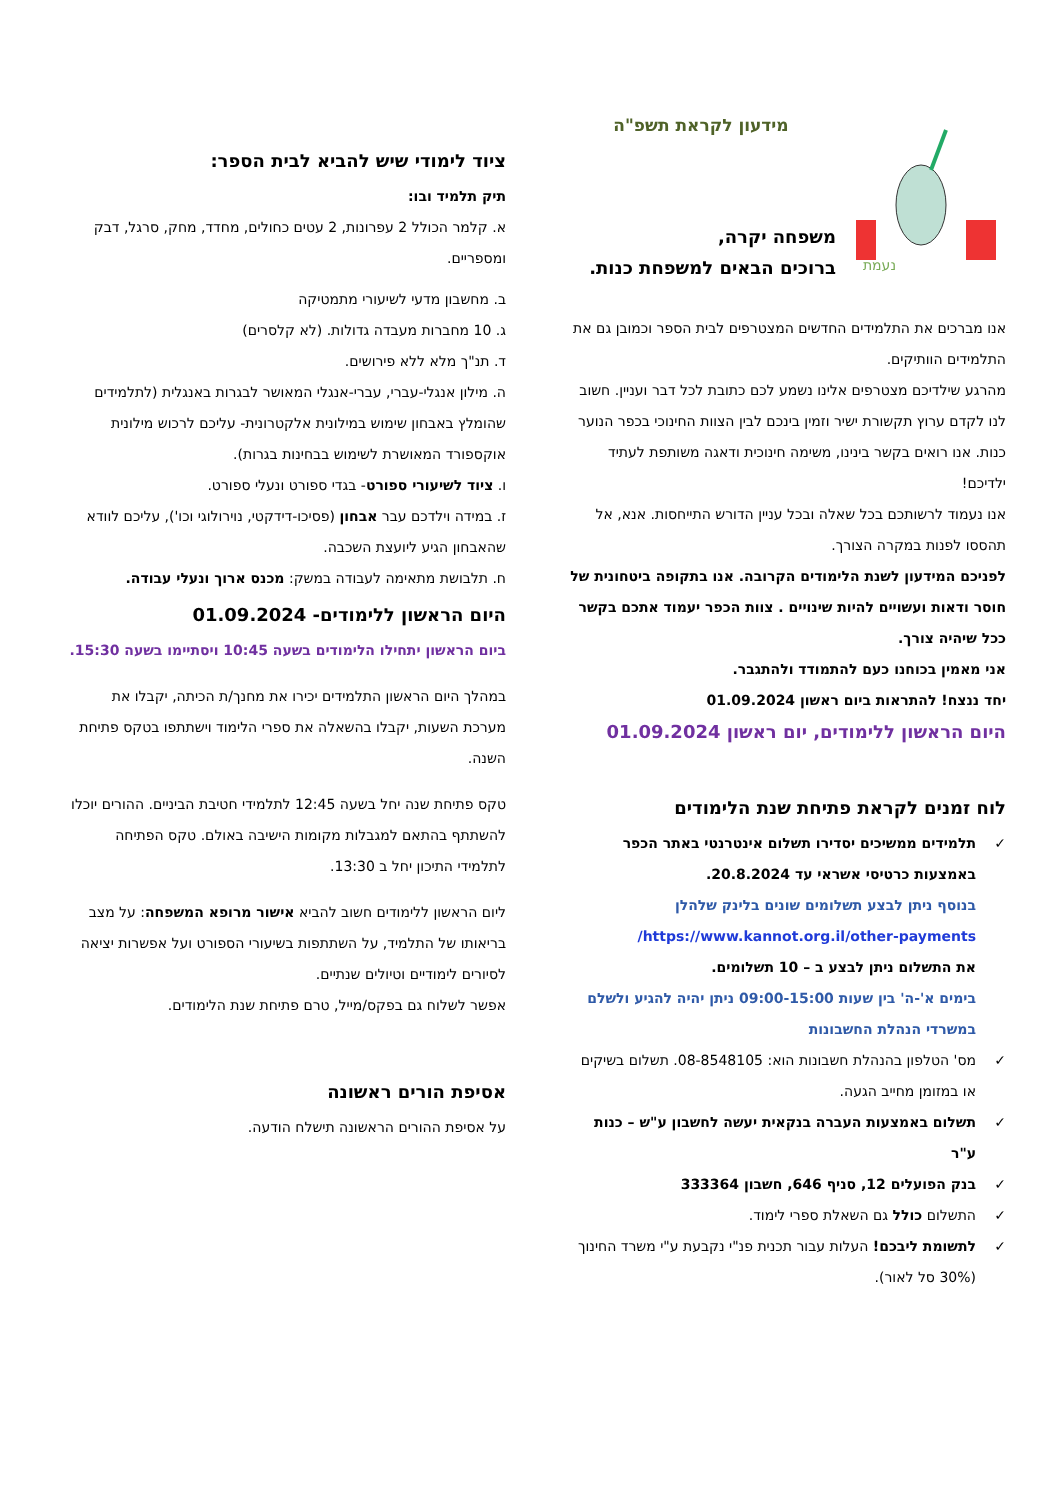נעמת
מידעון לקראת תשפ"ה
משפחה יקרה,
ברוכים הבאים למשפחת כנות.
אנו מברכים את התלמידים החדשים המצטרפים לבית הספר וכמובן גם את התלמידים הוותיקים.
מהרגע שילדיכם מצטרפים אלינו נשמע לכם כתובת לכל דבר ועניין. חשוב לנו לקדם ערוץ תקשורת ישיר וזמין בינכם לבין הצוות החינוכי בכפר הנוער כנות. אנו רואים בקשר בינינו, משימה חינוכית ודאגה משותפת לעתיד ילדיכם!
אנו נעמוד לרשותכם בכל שאלה ובכל עניין הדורש התייחסות. אנא, אל תהססו לפנות במקרה הצורך.
לפניכם המידעון לשנת הלימודים הקרובה. אנו בתקופה ביטחונית של חוסר ודאות ועשויים להיות שינויים . צוות הכפר יעמוד אתכם בקשר ככל שיהיה צורך.
אני מאמין בכוחנו כעם להתמודד ולהתגבר.
יחד ננצח! להתראות ביום ראשון 01.09.2024
היום הראשון ללימודים, יום ראשון 01.09.2024
לוח זמנים לקראת פתיחת שנת הלימודים
✓ תלמידים ממשיכים יסדירו תשלום אינטרנטי באתר הכפר באמצעות כרטיסי אשראי עד 20.8.2024.
בנוסף ניתן לבצע תשלומים שונים בלינק שלהלן
https://www.kannot.org.il/other-payments/
את התשלום ניתן לבצע ב – 10 תשלומים.
בימים א'-ה' בין שעות 09:00-15:00 ניתן יהיה להגיע ולשלם במשרדי הנהלת החשבונות
✓ מס' הטלפון בהנהלת חשבונות הוא: 08-8548105. תשלום בשיקים או במזומן מחייב הגעה.
✓ תשלום באמצעות העברה בנקאית יעשה לחשבון ע"ש – כנות ע"ר
✓ בנק הפועלים 12, סניף 646, חשבון 333364
✓ התשלום כולל גם השאלת ספרי לימוד.
✓ לתשומת ליבכם! העלות עבור תכנית פנ"י נקבעת ע"י משרד החינוך (30% סל לאור).
ציוד לימודי שיש להביא לבית הספר:
תיק תלמיד ובו:
א. קלמר הכולל 2 עפרונות, 2 עטים כחולים, מחדד, מחק, סרגל, דבק ומספריים.
ב. מחשבון מדעי לשיעורי מתמטיקה
ג. 10 מחברות מעבדה גדולות. (לא קלסרים)
ד. תנ"ך מלא ללא פירושים.
ה. מילון אנגלי-עברי, עברי-אנגלי המאושר לבגרות באנגלית (לתלמידים שהומלץ באבחון שימוש במילונית אלקטרונית- עליכם לרכוש מילונית אוקספורד המאושרת לשימוש בבחינות בגרות).
ו. ציוד לשיעורי ספורט- בגדי ספורט ונעלי ספורט.
ז. במידה וילדכם עבר אבחון (פסיכו-דידקטי, נוירולוגי וכו'), עליכם לוודא שהאבחון הגיע ליועצת השכבה.
ח. תלבושת מתאימה לעבודה במשק: מכנס ארוך ונעלי עבודה.
היום הראשון ללימודים- 01.09.2024
ביום הראשון יתחילו הלימודים בשעה 10:45 ויסתיימו בשעה 15:30.
במהלך היום הראשון התלמידים יכירו את מחנך/ת הכיתה, יקבלו את מערכת השעות, יקבלו בהשאלה את ספרי הלימוד וישתתפו בטקס פתיחת השנה.
טקס פתיחת שנה יחל בשעה 12:45 לתלמידי חטיבת הביניים. ההורים יוכלו להשתתף בהתאם למגבלות מקומות הישיבה באולם. טקס הפתיחה לתלמידי התיכון יחל ב 13:30.
ליום הראשון ללימודים חשוב להביא אישור מרופא המשפחה: על מצב בריאותו של התלמיד, על השתתפות בשיעורי הספורט ועל אפשרות יציאה לסיורים לימודיים וטיולים שנתיים.
אפשר לשלוח גם בפקס/מייל, טרם פתיחת שנת הלימודים.
אסיפת הורים ראשונה
על אסיפת ההורים הראשונה תישלח הודעה.